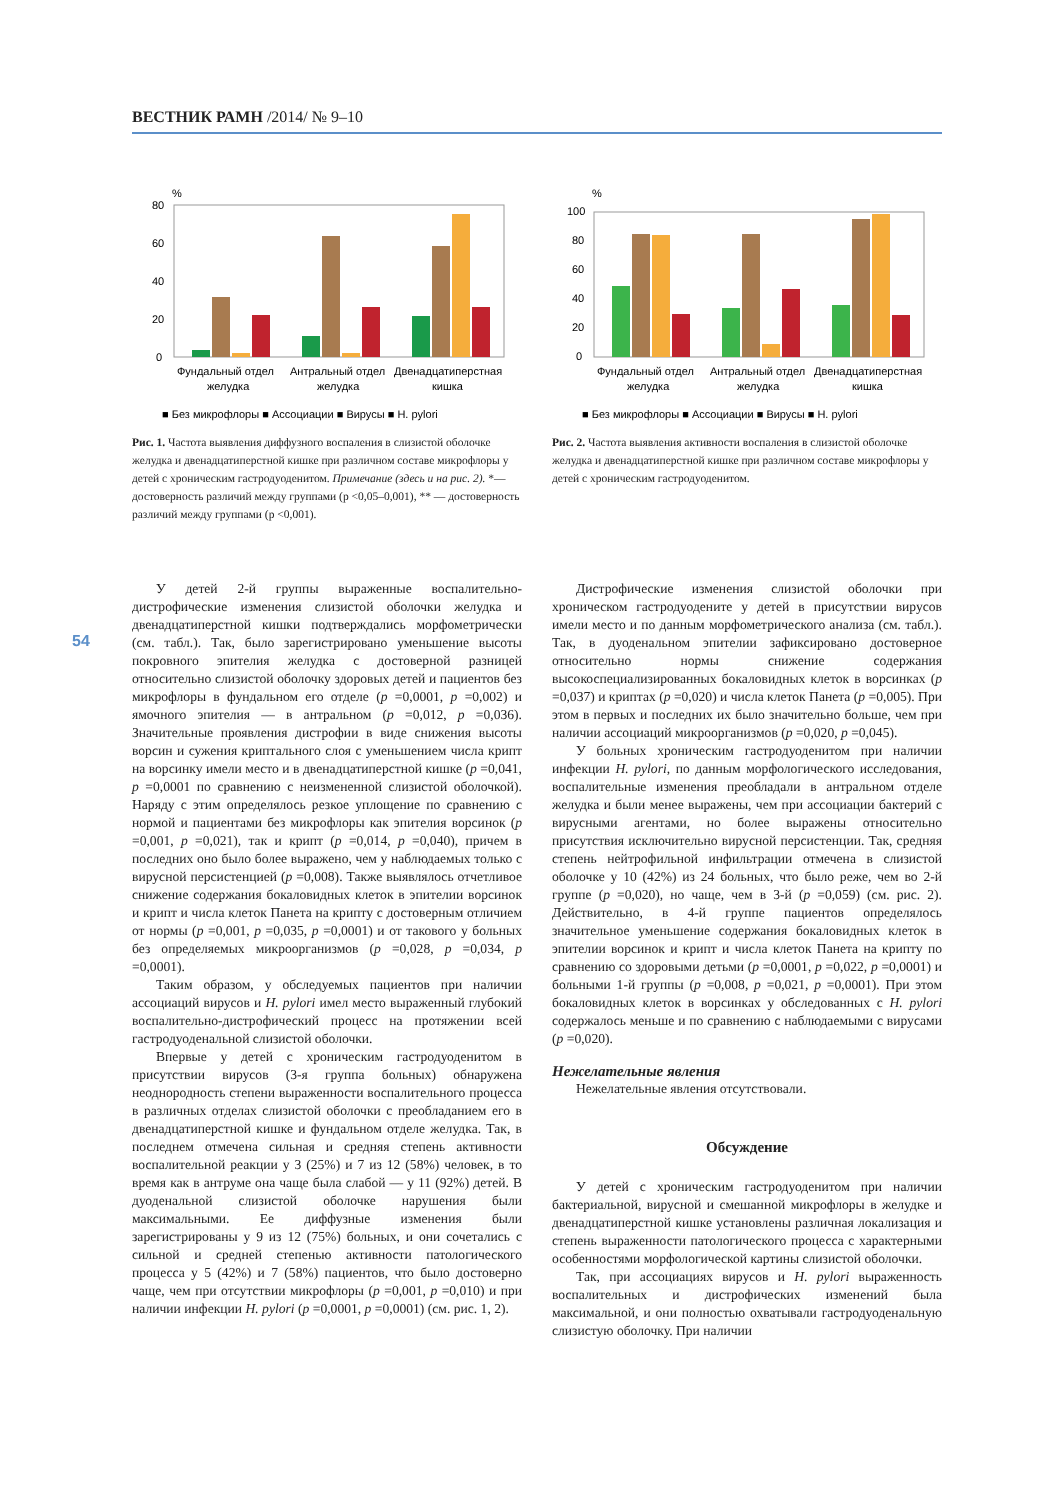ВЕСТНИК РАМН /2014/ № 9–10
%
80
60
40
20
0
Фундальный отдел
желудка
Антральный отдел
желудка
Двенадцатиперстная
кишка
■ Без микрофлоры ■ Ассоциации ■ Вирусы ■ H. pylori
Рис. 1. Частота выявления диффузного воспаления в слизистой оболочке желудка и двенадцатиперстной кишке при различном составе микрофлоры у детей с хроническим гастродуоденитом. Примечание (здесь и на рис. 2). *— достоверность различий между группами (р <0,05–0,001), ** — достоверность различий между группами (р <0,001).
%
100
80
60
40
20
0
Фундальный отдел
желудка
Антральный отдел
желудка
Двенадцатиперстная
кишка
■ Без микрофлоры ■ Ассоциации ■ Вирусы ■ H. pylori
Рис. 2. Частота выявления активности воспаления в слизистой оболочке желудка и двенадцатиперстной кишке при различном составе микрофлоры у детей с хроническим гастродуоденитом.
54
У детей 2-й группы выраженные воспалительно-дистрофические изменения слизистой оболочки желудка и двенадцатиперстной кишки подтверждались морфометрически (см. табл.). Так, было зарегистрировано уменьшение высоты покровного эпителия желудка с достоверной разницей относительно слизистой оболочку здоровых детей и пациентов без микрофлоры в фундальном его отделе (p =0,0001, p =0,002) и ямочного эпителия — в антральном (p =0,012, p =0,036). Значительные проявления дистрофии в виде снижения высоты ворсин и сужения криптального слоя с уменьшением числа крипт на ворсинку имели место и в двенадцатиперстной кишке (p =0,041, p =0,0001 по сравнению с неизмененной слизистой оболочкой). Наряду с этим определялось резкое уплощение по сравнению с нормой и пациентами без микрофлоры как эпителия ворсинок (p =0,001, p =0,021), так и крипт (p =0,014, p =0,040), причем в последних оно было более выражено, чем у наблюдаемых только с вирусной персистенцией (p =0,008). Также выявлялось отчетливое снижение содержания бокаловидных клеток в эпителии ворсинок и крипт и числа клеток Панета на крипту с достоверным отличием от нормы (p =0,001, p =0,035, p =0,0001) и от такового у больных без определяемых микроорганизмов (p =0,028, p =0,034, p =0,0001).
Таким образом, у обследуемых пациентов при наличии ассоциаций вирусов и H. pylori имел место выраженный глубокий воспалительно-дистрофический процесс на протяжении всей гастродуоденальной слизистой оболочки.
Впервые у детей с хроническим гастродуоденитом в присутствии вирусов (3-я группа больных) обнаружена неоднородность степени выраженности воспалительного процесса в различных отделах слизистой оболочки с преобладанием его в двенадцатиперстной кишке и фундальном отделе желудка. Так, в последнем отмечена сильная и средняя степень активности воспалительной реакции у 3 (25%) и 7 из 12 (58%) человек, в то время как в антруме она чаще была слабой — у 11 (92%) детей. В дуоденальной слизистой оболочке нарушения были максимальными. Ее диффузные изменения были зарегистрированы у 9 из 12 (75%) больных, и они сочетались с сильной и средней степенью активности патологического процесса у 5 (42%) и 7 (58%) пациентов, что было достоверно чаще, чем при отсутствии микрофлоры (p =0,001, p =0,010) и при наличии инфекции H. pylori (p =0,0001, p =0,0001) (см. рис. 1, 2).
Дистрофические изменения слизистой оболочки при хроническом гастродуодените у детей в присутствии вирусов имели место и по данным морфометрического анализа (см. табл.). Так, в дуоденальном эпителии зафиксировано достоверное относительно нормы снижение содержания высокоспециализированных бокаловидных клеток в ворсинках (p =0,037) и криптах (p =0,020) и числа клеток Панета (p =0,005). При этом в первых и последних их было значительно больше, чем при наличии ассоциаций микроорганизмов (p =0,020, p =0,045).
У больных хроническим гастродуоденитом при наличии инфекции H. pylori, по данным морфологического исследования, воспалительные изменения преобладали в антральном отделе желудка и были менее выражены, чем при ассоциации бактерий с вирусными агентами, но более выражены относительно присутствия исключительно вирусной персистенции. Так, средняя степень нейтрофильной инфильтрации отмечена в слизистой оболочке у 10 (42%) из 24 больных, что было реже, чем во 2-й группе (p =0,020), но чаще, чем в 3-й (p =0,059) (см. рис. 2). Действительно, в 4-й группе пациентов определялось значительное уменьшение содержания бокаловидных клеток в эпителии ворсинок и крипт и числа клеток Панета на крипту по сравнению со здоровыми детьми (p =0,0001, p =0,022, p =0,0001) и больными 1-й группы (p =0,008, p =0,021, p =0,0001). При этом бокаловидных клеток в ворсинках у обследованных с H. pylori содержалось меньше и по сравнению с наблюдаемыми с вирусами (p =0,020).
Нежелательные явления
Нежелательные явления отсутствовали.
Обсуждение
У детей с хроническим гастродуоденитом при наличии бактериальной, вирусной и смешанной микрофлоры в желудке и двенадцатиперстной кишке установлены различная локализация и степень выраженности патологического процесса с характерными особенностями морфологической картины слизистой оболочки.
Так, при ассоциациях вирусов и H. pylori выраженность воспалительных и дистрофических изменений была максимальной, и они полностью охватывали гастродуоденальную слизистую оболочку. При наличии